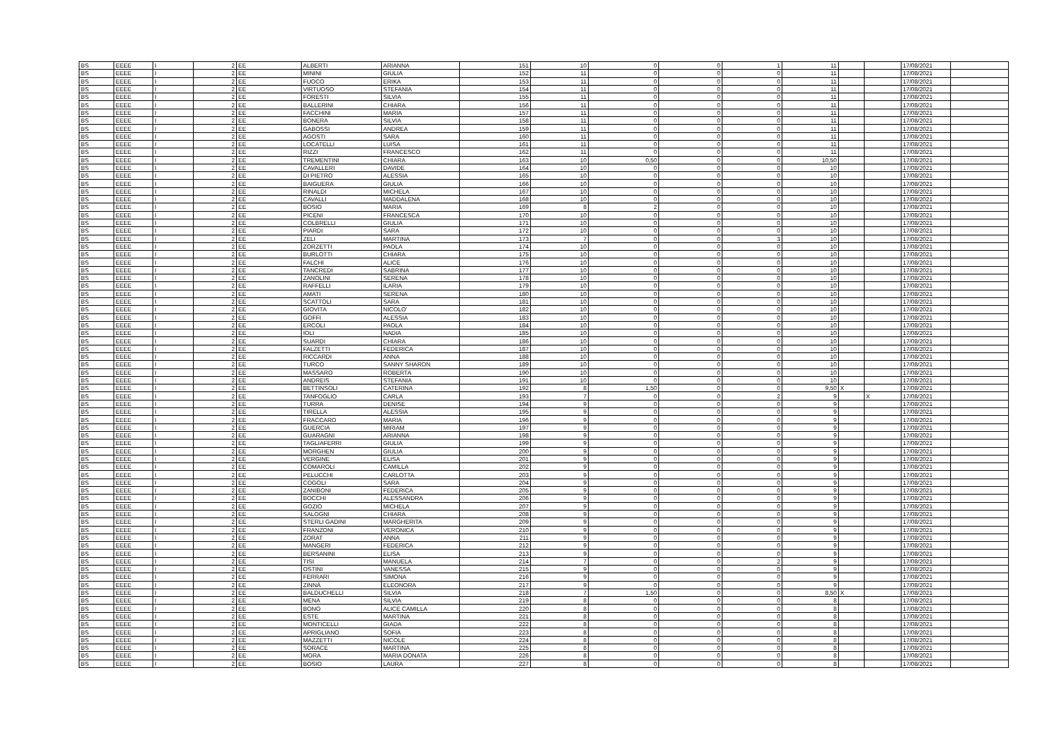| BS | EEEE | I | 2 | EE | ALBERTI | ARIANNA | 151 | 10 | 0 | 0 | 1 | 11 | | | 17/08/2021 | |
| BS | EEEE | I | 2 | EE | MININI | GIULIA | 152 | 11 | 0 | 0 | 0 | 11 | | | 17/08/2021 | |
| BS | EEEE | I | 2 | EE | FUOCO | ERIKA | 153 | 11 | 0 | 0 | 0 | 11 | | | 17/08/2021 | |
| BS | EEEE | I | 2 | EE | VIRTUOSO | STEFANIA | 154 | 11 | 0 | 0 | 0 | 11 | | | 17/08/2021 | |
| BS | EEEE | I | 2 | EE | FORESTI | SILVIA | 155 | 11 | 0 | 0 | 0 | 11 | | | 17/08/2021 | |
| BS | EEEE | I | 2 | EE | BALLERINI | CHIARA | 156 | 11 | 0 | 0 | 0 | 11 | | | 17/08/2021 | |
| BS | EEEE | I | 2 | EE | FACCHINI | MARIA | 157 | 11 | 0 | 0 | 0 | 11 | | | 17/08/2021 | |
| BS | EEEE | I | 2 | EE | BONERA | SILVIA | 158 | 11 | 0 | 0 | 0 | 11 | | | 17/08/2021 | |
| BS | EEEE | I | 2 | EE | GABOSSI | ANDREA | 159 | 11 | 0 | 0 | 0 | 11 | | | 17/08/2021 | |
| BS | EEEE | I | 2 | EE | AGOSTI | SARA | 160 | 11 | 0 | 0 | 0 | 11 | | | 17/08/2021 | |
| BS | EEEE | I | 2 | EE | LOCATELLI | LUISA | 161 | 11 | 0 | 0 | 0 | 11 | | | 17/08/2021 | |
| BS | EEEE | I | 2 | EE | RIZZI | FRANCESCO | 162 | 11 | 0 | 0 | 0 | 11 | | | 17/08/2021 | |
| BS | EEEE | I | 2 | EE | TREMENTINI | CHIARA | 163 | 10 | 0,50 | 0 | 0 | 10,50 | | | 17/08/2021 | |
| BS | EEEE | I | 2 | EE | CAVALLERI | DAVIDE | 164 | 10 | 0 | 0 | 0 | 10 | | | 17/08/2021 | |
| BS | EEEE | I | 2 | EE | DI PIETRO | ALESSIA | 165 | 10 | 0 | 0 | 0 | 10 | | | 17/08/2021 | |
| BS | EEEE | I | 2 | EE | BAIGUERA | GIULIA | 166 | 10 | 0 | 0 | 0 | 10 | | | 17/08/2021 | |
| BS | EEEE | I | 2 | EE | RINALDI | MICHELA | 167 | 10 | 0 | 0 | 0 | 10 | | | 17/08/2021 | |
| BS | EEEE | I | 2 | EE | CAVALLI | MADDALENA | 168 | 10 | 0 | 0 | 0 | 10 | | | 17/08/2021 | |
| BS | EEEE | I | 2 | EE | BOSIO | MARIA | 169 | 8 | 2 | 0 | 0 | 10 | | | 17/08/2021 | |
| BS | EEEE | I | 2 | EE | PICENI | FRANCESCA | 170 | 10 | 0 | 0 | 0 | 10 | | | 17/08/2021 | |
| BS | EEEE | I | 2 | EE | COLBRELLI | GIULIA | 171 | 10 | 0 | 0 | 0 | 10 | | | 17/08/2021 | |
| BS | EEEE | I | 2 | EE | PIARDI | SARA | 172 | 10 | 0 | 0 | 0 | 10 | | | 17/08/2021 | |
| BS | EEEE | I | 2 | EE | ZELI | MARTINA | 173 | 7 | 0 | 0 | 3 | 10 | | | 17/08/2021 | |
| BS | EEEE | I | 2 | EE | ZORZETTI | PAOLA | 174 | 10 | 0 | 0 | 0 | 10 | | | 17/08/2021 | |
| BS | EEEE | I | 2 | EE | BURLOTTI | CHIARA | 175 | 10 | 0 | 0 | 0 | 10 | | | 17/08/2021 | |
| BS | EEEE | I | 2 | EE | FALCHI | ALICE | 176 | 10 | 0 | 0 | 0 | 10 | | | 17/08/2021 | |
| BS | EEEE | I | 2 | EE | TANCREDI | SABRINA | 177 | 10 | 0 | 0 | 0 | 10 | | | 17/08/2021 | |
| BS | EEEE | I | 2 | EE | ZANOLINI | SERENA | 178 | 10 | 0 | 0 | 0 | 10 | | | 17/08/2021 | |
| BS | EEEE | I | 2 | EE | RAFFELLI | ILARIA | 179 | 10 | 0 | 0 | 0 | 10 | | | 17/08/2021 | |
| BS | EEEE | I | 2 | EE | AMATI | SERENA | 180 | 10 | 0 | 0 | 0 | 10 | | | 17/08/2021 | |
| BS | EEEE | I | 2 | EE | SCATTOLI | SARA | 181 | 10 | 0 | 0 | 0 | 10 | | | 17/08/2021 | |
| BS | EEEE | I | 2 | EE | GIOVITA | NICOLO' | 182 | 10 | 0 | 0 | 0 | 10 | | | 17/08/2021 | |
| BS | EEEE | I | 2 | EE | GOFFI | ALESSIA | 183 | 10 | 0 | 0 | 0 | 10 | | | 17/08/2021 | |
| BS | EEEE | I | 2 | EE | ERCOLI | PAOLA | 184 | 10 | 0 | 0 | 0 | 10 | | | 17/08/2021 | |
| BS | EEEE | I | 2 | EE | IOLI | NADIA | 185 | 10 | 0 | 0 | 0 | 10 | | | 17/08/2021 | |
| BS | EEEE | I | 2 | EE | SUARDI | CHIARA | 186 | 10 | 0 | 0 | 0 | 10 | | | 17/08/2021 | |
| BS | EEEE | I | 2 | EE | FALZETTI | FEDERICA | 187 | 10 | 0 | 0 | 0 | 10 | | | 17/08/2021 | |
| BS | EEEE | I | 2 | EE | RICCARDI | ANNA | 188 | 10 | 0 | 0 | 0 | 10 | | | 17/08/2021 | |
| BS | EEEE | I | 2 | EE | TURCO | SANNY SHARON | 189 | 10 | 0 | 0 | 0 | 10 | | | 17/08/2021 | |
| BS | EEEE | I | 2 | EE | MASSARO | ROBERTA | 190 | 10 | 0 | 0 | 0 | 10 | | | 17/08/2021 | |
| BS | EEEE | I | 2 | EE | ANDREIS | STEFANIA | 191 | 10 | 0 | 0 | 0 | 10 | | | 17/08/2021 | |
| BS | EEEE | I | 2 | EE | BETTINSOLI | CATERINA | 192 | 8 | 1,50 | 0 | 0 | 9,50 | X | | 17/08/2021 | |
| BS | EEEE | I | 2 | EE | TANFOGLIO | CARLA | 193 | 7 | 0 | 0 | 2 | 9 | | X | 17/08/2021 | |
| BS | EEEE | I | 2 | EE | TURRA | DENISE | 194 | 9 | 0 | 0 | 0 | 9 | | | 17/08/2021 | |
| BS | EEEE | I | 2 | EE | TIRELLA | ALESSIA | 195 | 9 | 0 | 0 | 0 | 9 | | | 17/08/2021 | |
| BS | EEEE | I | 2 | EE | FRACCARO | MARIA | 196 | 9 | 0 | 0 | 0 | 9 | | | 17/08/2021 | |
| BS | EEEE | I | 2 | EE | GUERCIA | MIRIAM | 197 | 9 | 0 | 0 | 0 | 9 | | | 17/08/2021 | |
| BS | EEEE | I | 2 | EE | GUARAGNI | ARIANNA | 198 | 9 | 0 | 0 | 0 | 9 | | | 17/08/2021 | |
| BS | EEEE | I | 2 | EE | TAGLIAFERRI | GIULIA | 199 | 9 | 0 | 0 | 0 | 9 | | | 17/08/2021 | |
| BS | EEEE | I | 2 | EE | MORGHEN | GIULIA | 200 | 9 | 0 | 0 | 0 | 9 | | | 17/08/2021 | |
| BS | EEEE | I | 2 | EE | VERGINE | ELISA | 201 | 9 | 0 | 0 | 0 | 9 | | | 17/08/2021 | |
| BS | EEEE | I | 2 | EE | COMAROLI | CAMILLA | 202 | 9 | 0 | 0 | 0 | 9 | | | 17/08/2021 | |
| BS | EEEE | I | 2 | EE | PELUCCHI | CARLOTTA | 203 | 9 | 0 | 0 | 0 | 9 | | | 17/08/2021 | |
| BS | EEEE | I | 2 | EE | COGOLI | SARA | 204 | 9 | 0 | 0 | 0 | 9 | | | 17/08/2021 | |
| BS | EEEE | I | 2 | EE | ZANIBONI | FEDERICA | 205 | 9 | 0 | 0 | 0 | 9 | | | 17/08/2021 | |
| BS | EEEE | I | 2 | EE | BOCCHI | ALESSANDRA | 206 | 9 | 0 | 0 | 0 | 9 | | | 17/08/2021 | |
| BS | EEEE | I | 2 | EE | GOZIO | MICHELA | 207 | 9 | 0 | 0 | 0 | 9 | | | 17/08/2021 | |
| BS | EEEE | I | 2 | EE | SALOGNI | CHIARA | 208 | 9 | 0 | 0 | 0 | 9 | | | 17/08/2021 | |
| BS | EEEE | I | 2 | EE | STERLI GADINI | MARGHERITA | 209 | 9 | 0 | 0 | 0 | 9 | | | 17/08/2021 | |
| BS | EEEE | I | 2 | EE | FRANZONI | VERONICA | 210 | 9 | 0 | 0 | 0 | 9 | | | 17/08/2021 | |
| BS | EEEE | I | 2 | EE | ZORAT | ANNA | 211 | 9 | 0 | 0 | 0 | 9 | | | 17/08/2021 | |
| BS | EEEE | I | 2 | EE | MANGERI | FEDERICA | 212 | 9 | 0 | 0 | 0 | 9 | | | 17/08/2021 | |
| BS | EEEE | I | 2 | EE | BERSANINI | ELISA | 213 | 9 | 0 | 0 | 0 | 9 | | | 17/08/2021 | |
| BS | EEEE | I | 2 | EE | TISI | MANUELA | 214 | 7 | 0 | 0 | 2 | 9 | | | 17/08/2021 | |
| BS | EEEE | I | 2 | EE | OSTINI | VANESSA | 215 | 9 | 0 | 0 | 0 | 9 | | | 17/08/2021 | |
| BS | EEEE | I | 2 | EE | FERRARI | SIMONA | 216 | 9 | 0 | 0 | 0 | 9 | | | 17/08/2021 | |
| BS | EEEE | I | 2 | EE | ZINNÀ | ELEONORA | 217 | 9 | 0 | 0 | 0 | 9 | | | 17/08/2021 | |
| BS | EEEE | I | 2 | EE | BALDUCHELLI | SILVIA | 218 | 7 | 1,50 | 0 | 0 | 8,50 | X | | 17/08/2021 | |
| BS | EEEE | I | 2 | EE | MENA | SILVIA | 219 | 8 | 0 | 0 | 0 | 8 | | | 17/08/2021 | |
| BS | EEEE | I | 2 | EE | BONO | ALICE CAMILLA | 220 | 8 | 0 | 0 | 0 | 8 | | | 17/08/2021 | |
| BS | EEEE | I | 2 | EE | ESTE | MARTINA | 221 | 8 | 0 | 0 | 0 | 8 | | | 17/08/2021 | |
| BS | EEEE | I | 2 | EE | MONTICELLI | GIADA | 222 | 8 | 0 | 0 | 0 | 8 | | | 17/08/2021 | |
| BS | EEEE | I | 2 | EE | APRIGLIANO | SOFIA | 223 | 8 | 0 | 0 | 0 | 8 | | | 17/08/2021 | |
| BS | EEEE | I | 2 | EE | MAZZETTI | NICOLE | 224 | 8 | 0 | 0 | 0 | 8 | | | 17/08/2021 | |
| BS | EEEE | I | 2 | EE | SORACE | MARTINA | 225 | 8 | 0 | 0 | 0 | 8 | | | 17/08/2021 | |
| BS | EEEE | I | 2 | EE | MORA | MARIA DONATA | 226 | 8 | 0 | 0 | 0 | 8 | | | 17/08/2021 | |
| BS | EEEE | I | 2 | EE | BOSIO | LAURA | 227 | 8 | 0 | 0 | 0 | 8 | | | 17/08/2021 | |